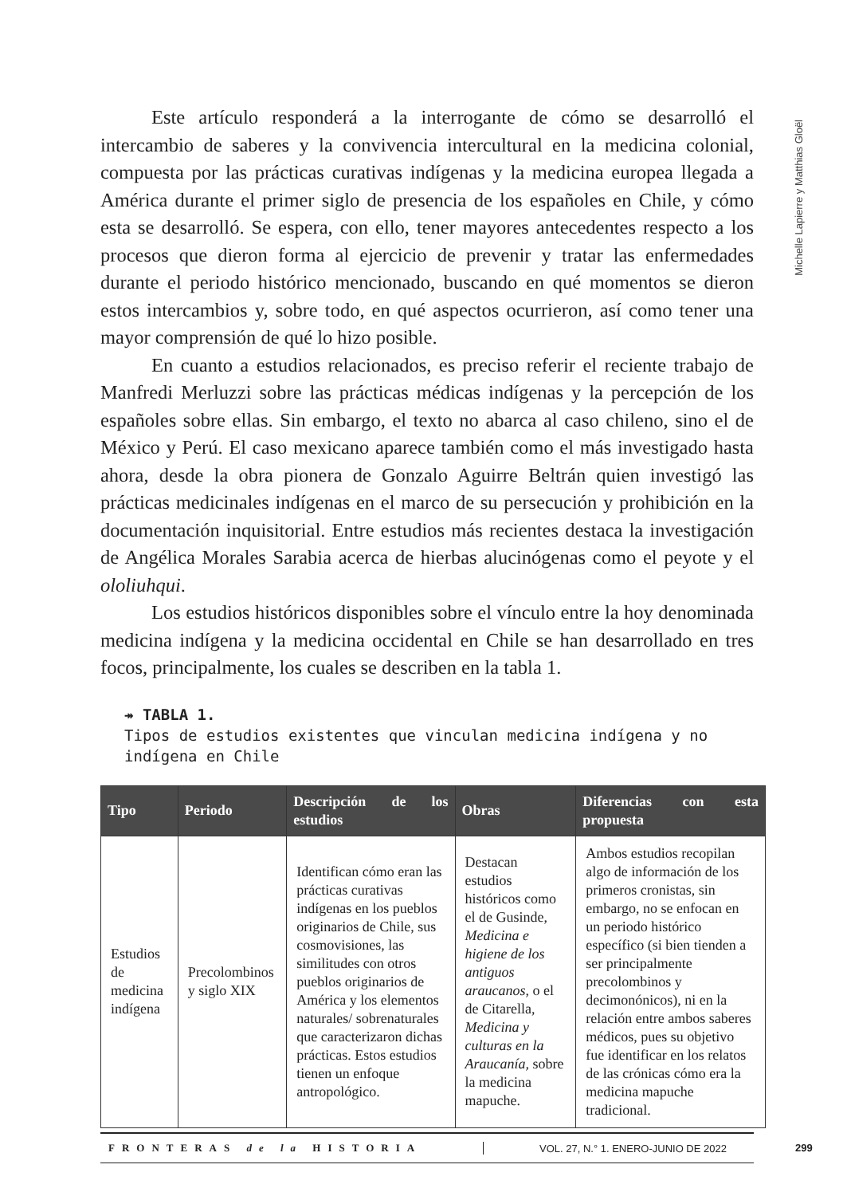Michelle Lapierre y Matthias Gloël
Este artículo responderá a la interrogante de cómo se desarrolló el intercambio de saberes y la convivencia intercultural en la medicina colonial, compuesta por las prácticas curativas indígenas y la medicina europea llegada a América durante el primer siglo de presencia de los españoles en Chile, y cómo esta se desarrolló. Se espera, con ello, tener mayores antecedentes respecto a los procesos que dieron forma al ejercicio de prevenir y tratar las enfermedades durante el periodo histórico mencionado, buscando en qué momentos se dieron estos intercambios y, sobre todo, en qué aspectos ocurrieron, así como tener una mayor comprensión de qué lo hizo posible.
En cuanto a estudios relacionados, es preciso referir el reciente trabajo de Manfredi Merluzzi sobre las prácticas médicas indígenas y la percepción de los españoles sobre ellas. Sin embargo, el texto no abarca al caso chileno, sino el de México y Perú. El caso mexicano aparece también como el más investigado hasta ahora, desde la obra pionera de Gonzalo Aguirre Beltrán quien investigó las prácticas medicinales indígenas en el marco de su persecución y prohibición en la documentación inquisitorial. Entre estudios más recientes destaca la investigación de Angélica Morales Sarabia acerca de hierbas alucinógenas como el peyote y el ololiuhqui.
Los estudios históricos disponibles sobre el vínculo entre la hoy denominada medicina indígena y la medicina occidental en Chile se han desarrollado en tres focos, principalmente, los cuales se describen en la tabla 1.
↠ TABLA 1.
Tipos de estudios existentes que vinculan medicina indígena y no indígena en Chile
| Tipo | Periodo | Descripción de los estudios | Obras | Diferencias con esta propuesta |
| --- | --- | --- | --- | --- |
| Estudios de medicina indígena | Precolombinos y siglo XIX | Identifican cómo eran las prácticas curativas indígenas en los pueblos originarios de Chile, sus cosmovisiones, las similitudes con otros pueblos originarios de América y los elementos naturales/ sobrenaturales que caracterizaron dichas prácticas. Estos estudios tienen un enfoque antropológico. | Destacan estudios históricos como el de Gusinde, Medicina e higiene de los antiguos araucanos , o el de Citarella, Medicina y culturas en la Araucanía, sobre la medicina mapuche. | Ambos estudios recopilan algo de información de los primeros cronistas, sin embargo, no se enfocan en un periodo histórico específico (si bien tienden a ser principalmente precolombinos y decimonónicos), ni en la relación entre ambos saberes médicos, pues su objetivo fue identificar en los relatos de las crónicas cómo era la medicina mapuche tradicional. |
FRONTERAS de la HISTORIA VOL. 27, N.° 1. ENERO-JUNIO DE 2022
299